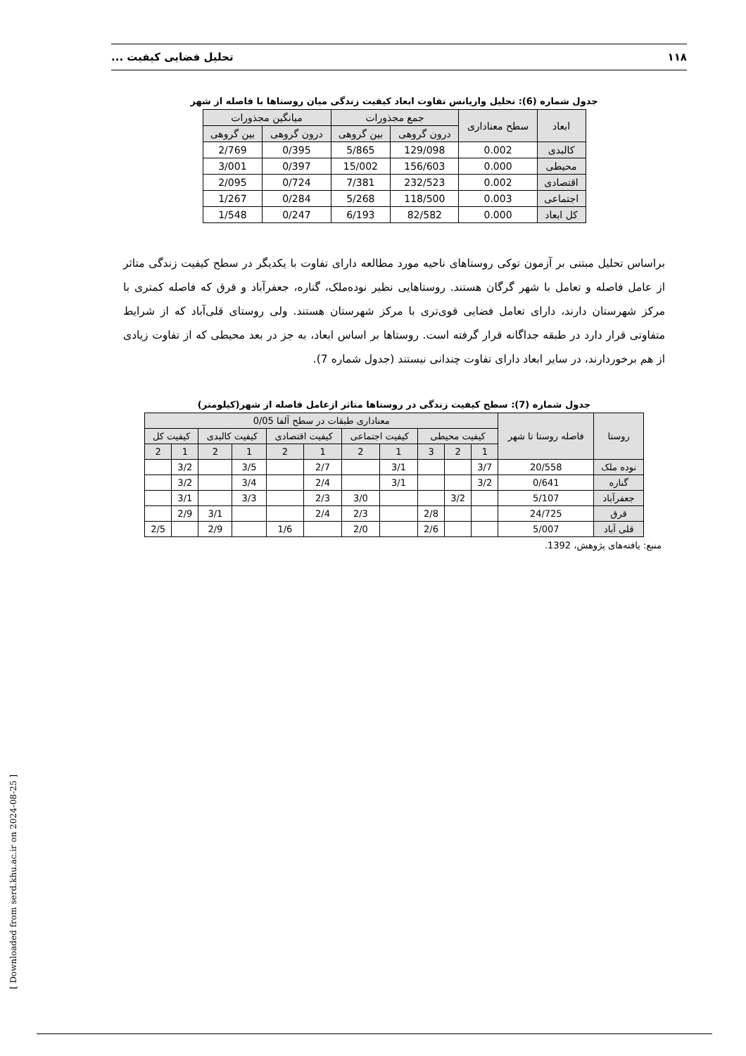۱۱۸ تحلیل فضایی کیفیت ...
جدول شماره (6): تحلیل واریانس تفاوت ابعاد کیفیت زندگی میان روستاها با فاصله از شهر
| ابعاد | سطح معناداری | جمع مجذورات | | میانگین مجذورات | |
| --- | --- | --- | --- | --- | --- |
| | | درون گروهی | بین گروهی | درون گروهی | بین گروهی |
| کالبدی | 0.002 | 129/098 | 5/865 | 0/395 | 2/769 |
| محیطی | 0.000 | 156/603 | 15/002 | 0/397 | 3/001 |
| اقتصادی | 0.002 | 232/523 | 7/381 | 0/724 | 2/095 |
| اجتماعی | 0.003 | 118/500 | 5/268 | 0/284 | 1/267 |
| کل ابعاد | 0.000 | 82/582 | 6/193 | 0/247 | 1/548 |
براساس تحلیل مبتنی بر آزمون توکی روستاهای ناحیه مورد مطالعه دارای تفاوت با یکدیگر در سطح کیفیت زندگی متاثر از عامل فاصله و تعامل با شهر گرگان هستند. روستاهایی نظیر نوده‌ملک، گناره، جعفرآباد و قرق که فاصله کمتری با مرکز شهرستان دارند، دارای تعامل فضایی قوی‌تری با مرکز شهرستان هستند. ولی روستای قلی‌آباد که از شرایط متفاوتی قرار دارد در طبقه جداگانه قرار گرفته است. روستاها بر اساس ابعاد، به جز در بعد محیطی که از تفاوت زیادی از هم برخوردارند، در سایر ابعاد دارای تفاوت چندانی نیستند (جدول شماره 7).
جدول شماره (7): سطح کیفیت زندگی در روستاها متاثر ازعامل فاصله از شهر(کیلومتر)
| روستا | فاصله روستا تا شهر | معناداری طبقات در سطح آلفا 0/05 | | | | | | | | | | |
| --- | --- | --- | --- | --- | --- | --- | --- | --- | --- | --- | --- | --- |
| | | کیفیت محیطی | | | کیفیت اجتماعی | | کیفیت اقتصادی | | کیفیت کالبدی | | کیفیت کل | |
| | | 1 | 2 | 3 | 1 | 2 | 1 | 2 | 1 | 2 | 1 | 2 |
| نوده ملک | 20/558 | 3/7 | | | 3/1 | | 2/7 | | 3/5 | | 3/2 | |
| گناره | 0/641 | 3/2 | | | 3/1 | | 2/4 | | 3/4 | | 3/2 | |
| جعفرآباد | 5/107 | | 3/2 | | | 3/0 | 2/3 | | 3/3 | | 3/1 | |
| قرق | 24/725 | | | 2/8 | | 2/3 | 2/4 | | | 3/1 | 2/9 | |
| قلی آباد | 5/007 | | | 2/6 | | 2/0 | | 1/6 | | 2/9 | | 2/5 |
منبع: یافته‌های پژوهش، 1392.
[ Downloaded from serd.khu.ac.ir on 2024-08-25 ]